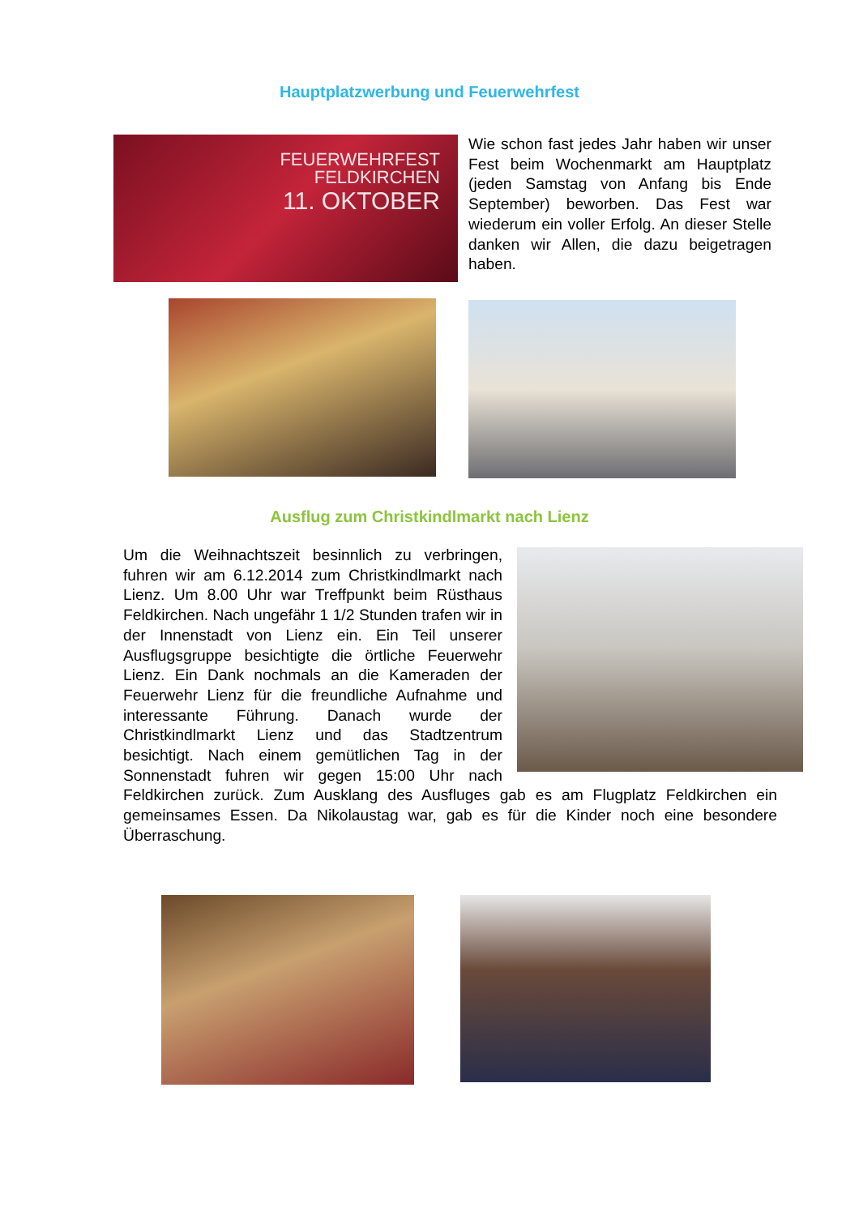Hauptplatzwerbung und Feuerwehrfest
FEUERWEHRFEST
FELDKIRCHEN
11. OKTOBER
Wie schon fast jedes Jahr haben wir unser Fest beim Wochenmarkt am Hauptplatz (jeden Samstag von Anfang bis Ende September) beworben. Das Fest war wiederum ein voller Erfolg. An dieser Stelle danken wir Allen, die dazu beigetragen haben.
Ausflug zum Christkindlmarkt nach Lienz
Um die Weihnachtszeit besinnlich zu verbringen, fuhren wir am 6.12.2014 zum Christkindlmarkt nach Lienz. Um 8.00 Uhr war Treffpunkt beim Rüsthaus Feldkirchen. Nach ungefähr 1 1/2 Stunden trafen wir in der Innenstadt von Lienz ein. Ein Teil unserer Ausflugsgruppe besichtigte die örtliche Feuerwehr Lienz. Ein Dank nochmals an die Kameraden der Feuerwehr Lienz für die freundliche Aufnahme und interessante Führung. Danach wurde der Christkindlmarkt Lienz und das Stadtzentrum besichtigt. Nach einem gemütlichen Tag in der Sonnenstadt fuhren wir gegen 15:00 Uhr nach Feldkirchen zurück. Zum Ausklang des Ausfluges gab es am Flugplatz Feldkirchen ein gemeinsames Essen. Da Nikolaustag war, gab es für die Kinder noch eine besondere Überraschung.